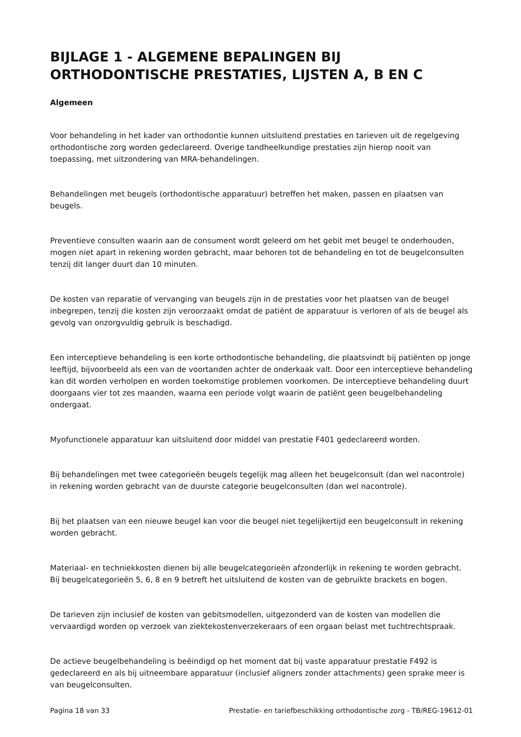BIJLAGE 1 - ALGEMENE BEPALINGEN BIJ ORTHODONTISCHE PRESTATIES, LIJSTEN A, B EN C
Algemeen
Voor behandeling in het kader van orthodontie kunnen uitsluitend prestaties en tarieven uit de regelgeving orthodontische zorg worden gedeclareerd. Overige tandheelkundige prestaties zijn hierop nooit van toepassing, met uitzondering van MRA-behandelingen.
Behandelingen met beugels (orthodontische apparatuur) betreffen het maken, passen en plaatsen van beugels.
Preventieve consulten waarin aan de consument wordt geleerd om het gebit met beugel te onderhouden, mogen niet apart in rekening worden gebracht, maar behoren tot de behandeling en tot de beugelconsulten tenzij dit langer duurt dan 10 minuten.
De kosten van reparatie of vervanging van beugels zijn in de prestaties voor het plaatsen van de beugel inbegrepen, tenzij die kosten zijn veroorzaakt omdat de patiënt de apparatuur is verloren of als de beugel als gevolg van onzorgvuldig gebruik is beschadigd.
Een interceptieve behandeling is een korte orthodontische behandeling, die plaatsvindt bij patiënten op jonge leeftijd, bijvoorbeeld als een van de voortanden achter de onderkaak valt. Door een interceptieve behandeling kan dit worden verholpen en worden toekomstige problemen voorkomen. De interceptieve behandeling duurt doorgaans vier tot zes maanden, waarna een periode volgt waarin de patiënt geen beugelbehandeling ondergaat.
Myofunctionele apparatuur kan uitsluitend door middel van prestatie F401 gedeclareerd worden.
Bij behandelingen met twee categorieën beugels tegelijk mag alleen het beugelconsult (dan wel nacontrole) in rekening worden gebracht van de duurste categorie beugelconsulten (dan wel nacontrole).
Bij het plaatsen van een nieuwe beugel kan voor die beugel niet tegelijkertijd een beugelconsult in rekening worden gebracht.
Materiaal- en techniekkosten dienen bij alle beugelcategorieën afzonderlijk in rekening te worden gebracht. Bij beugelcategorieën 5, 6, 8 en 9 betreft het uitsluitend de kosten van de gebruikte brackets en bogen.
De tarieven zijn inclusief de kosten van gebitsmodellen, uitgezonderd van de kosten van modellen die vervaardigd worden op verzoek van ziektekostenverzekeraars of een orgaan belast met tuchtrechtspraak.
De actieve beugelbehandeling is beëindigd op het moment dat bij vaste apparatuur prestatie F492 is gedeclareerd en als bij uitneembare apparatuur (inclusief aligners zonder attachments) geen sprake meer is van beugelconsulten.
Pagina 18 van 33 Prestatie- en tariefbeschikking orthodontische zorg - TB/REG-19612-01